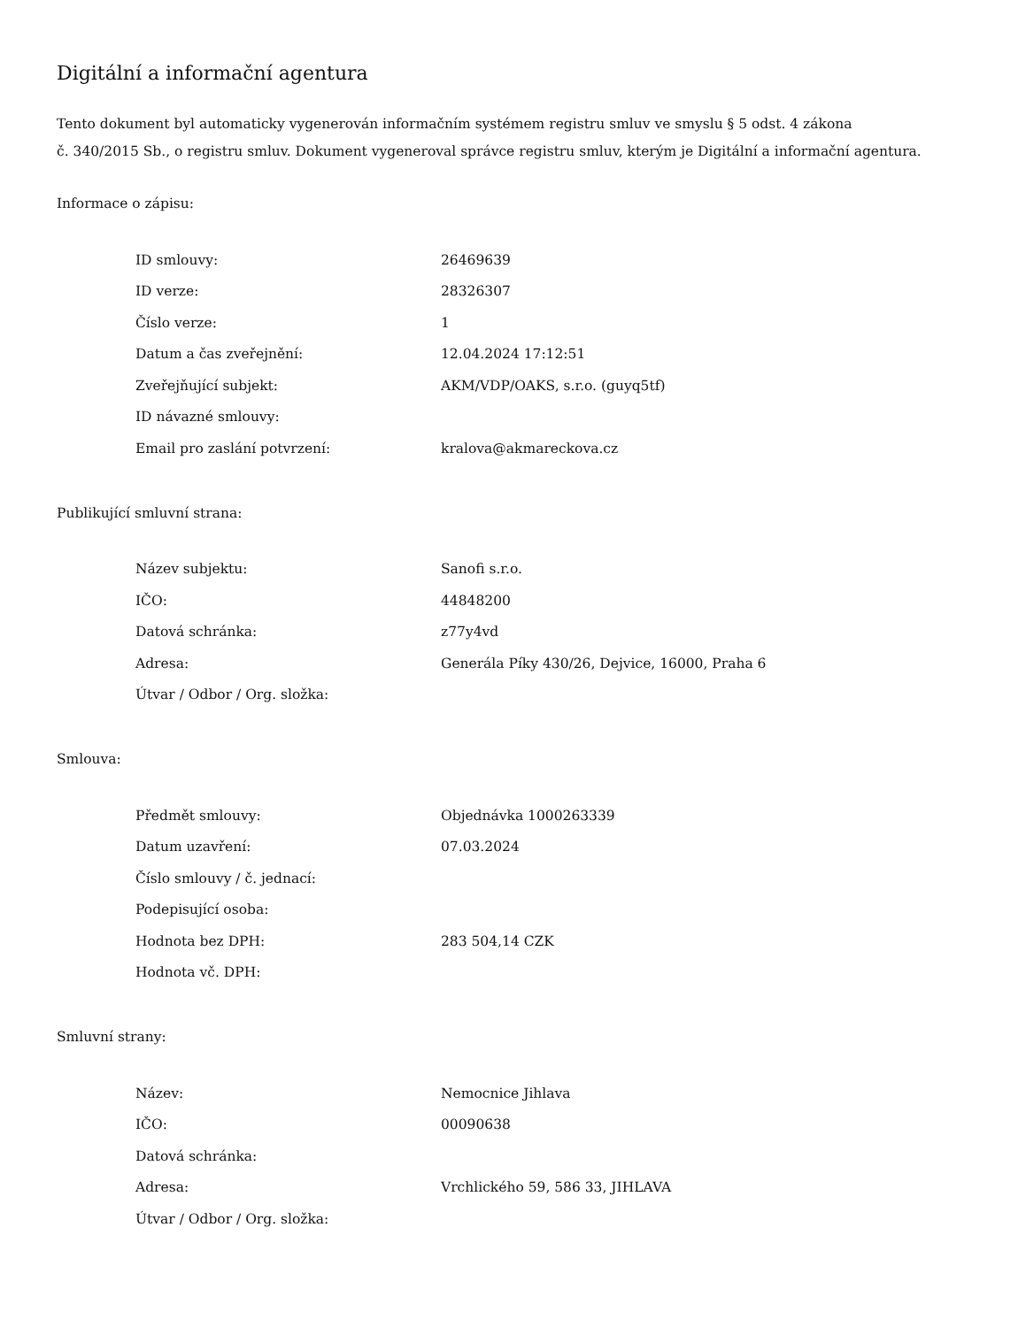Digitální a informační agentura
Tento dokument byl automaticky vygenerován informačním systémem registru smluv ve smyslu § 5 odst. 4 zákona
č. 340/2015 Sb., o registru smluv. Dokument vygeneroval správce registru smluv, kterým je Digitální a informační agentura.
Informace o zápisu:
| ID smlouvy: | 26469639 |
| ID verze: | 28326307 |
| Číslo verze: | 1 |
| Datum a čas zveřejnění: | 12.04.2024 17:12:51 |
| Zveřejňující subjekt: | AKM/VDP/OAKS, s.r.o. (guyq5tf) |
| ID návazné smlouvy: | |
| Email pro zaslání potvrzení: | kralova@akmareckova.cz |
Publikující smluvní strana:
| Název subjektu: | Sanofi s.r.o. |
| IČO: | 44848200 |
| Datová schránka: | z77y4vd |
| Adresa: | Generála Píky 430/26, Dejvice, 16000, Praha 6 |
| Útvar / Odbor / Org. složka: | |
Smlouva:
| Předmět smlouvy: | Objednávka 1000263339 |
| Datum uzavření: | 07.03.2024 |
| Číslo smlouvy / č. jednací: | |
| Podepisující osoba: | |
| Hodnota bez DPH: | 283 504,14 CZK |
| Hodnota vč. DPH: | |
Smluvní strany:
| Název: | Nemocnice Jihlava |
| IČO: | 00090638 |
| Datová schránka: | |
| Adresa: | Vrchlického 59, 586 33, JIHLAVA |
| Útvar / Odbor / Org. složka: | |